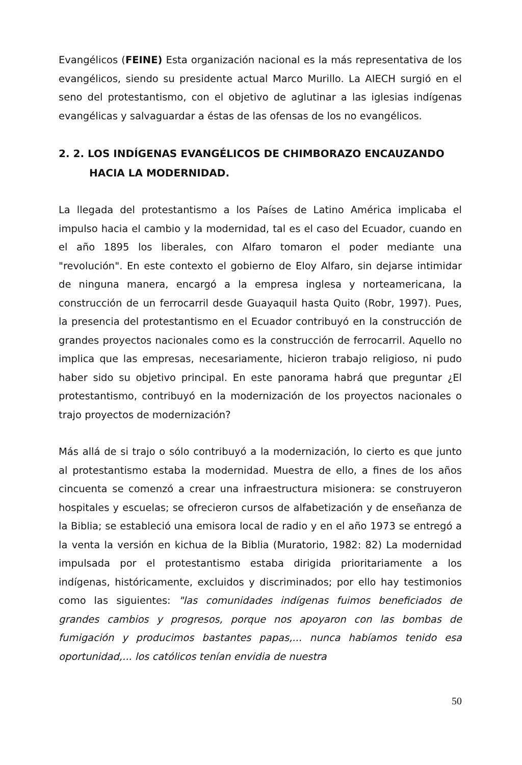Evangélicos (FEINE) Esta organización nacional es la más representativa de los evangélicos, siendo su presidente actual Marco Murillo. La AIECH surgió en el seno del protestantismo, con el objetivo de aglutinar a las iglesias indígenas evangélicas y salvaguardar a éstas de las ofensas de los no evangélicos.
2. 2. LOS INDÍGENAS EVANGÉLICOS DE CHIMBORAZO ENCAUZANDO HACIA LA MODERNIDAD.
La llegada del protestantismo a los Países de Latino América implicaba el impulso hacia el cambio y la modernidad, tal es el caso del Ecuador, cuando en el año 1895 los liberales, con Alfaro tomaron el poder mediante una "revolución". En este contexto el gobierno de Eloy Alfaro, sin dejarse intimidar de ninguna manera, encargó a la empresa inglesa y norteamericana, la construcción de un ferrocarril desde Guayaquil hasta Quito (Robr, 1997). Pues, la presencia del protestantismo en el Ecuador contribuyó en la construcción de grandes proyectos nacionales como es la construcción de ferrocarril. Aquello no implica que las empresas, necesariamente, hicieron trabajo religioso, ni pudo haber sido su objetivo principal. En este panorama habrá que preguntar ¿El protestantismo, contribuyó en la modernización de los proyectos nacionales o trajo proyectos de modernización?
Más allá de si trajo o sólo contribuyó a la modernización, lo cierto es que junto al protestantismo estaba la modernidad. Muestra de ello, a fines de los años cincuenta se comenzó a crear una infraestructura misionera: se construyeron hospitales y escuelas; se ofrecieron cursos de alfabetización y de enseñanza de la Biblia; se estableció una emisora local de radio y en el año 1973 se entregó a la venta la versión en kichua de la Biblia (Muratorio, 1982: 82) La modernidad impulsada por el protestantismo estaba dirigida prioritariamente a los indígenas, históricamente, excluidos y discriminados; por ello hay testimonios como las siguientes: "las comunidades indígenas fuimos beneficiados de grandes cambios y progresos, porque nos apoyaron con las bombas de fumigación y producimos bastantes papas,... nunca habíamos tenido esa oportunidad,... los católicos tenían envidia de nuestra
50